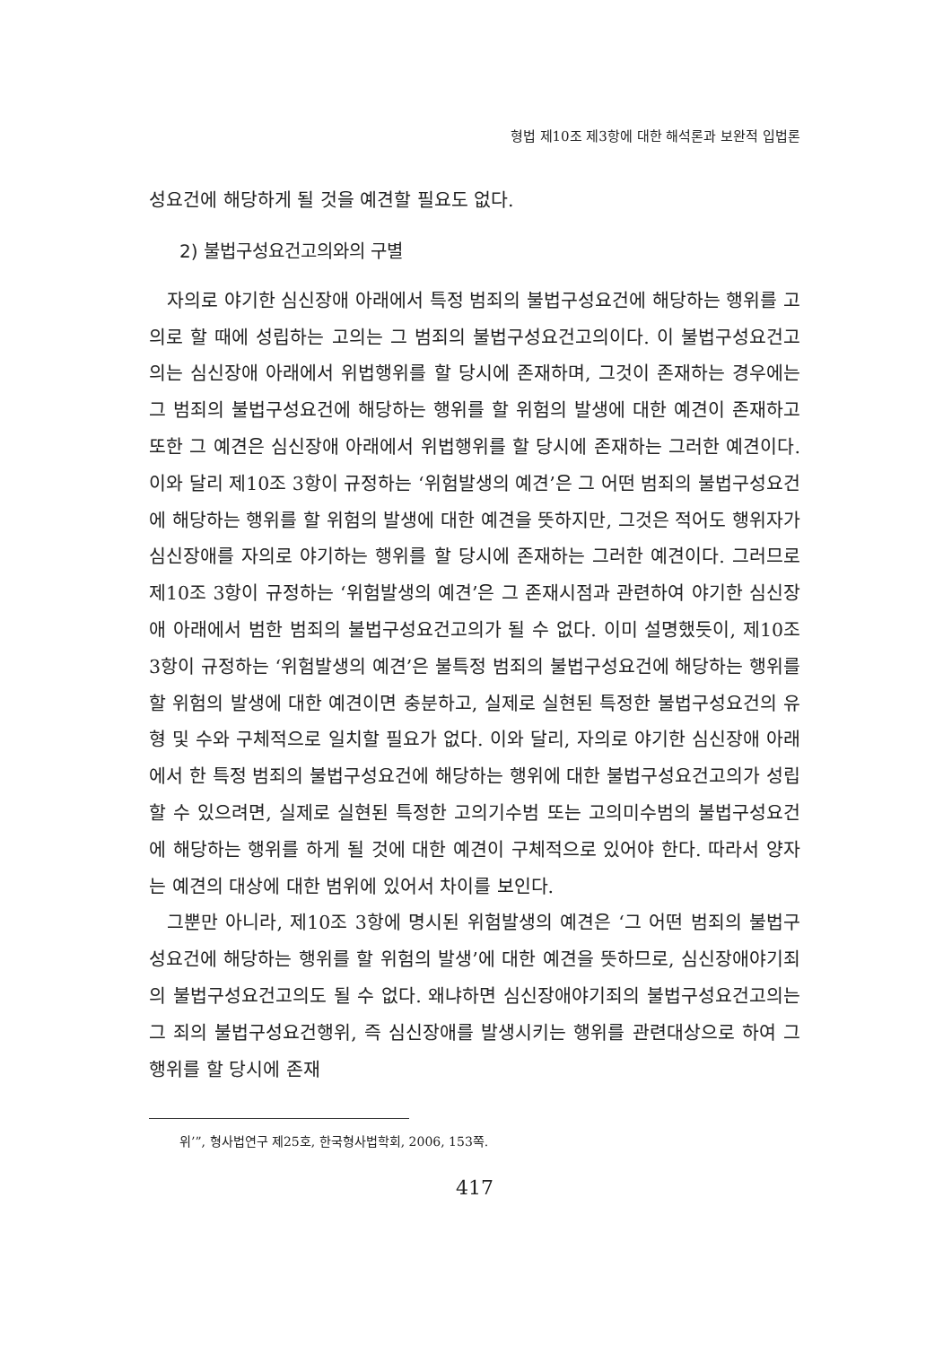형법 제10조 제3항에 대한 해석론과 보완적 입법론
성요건에 해당하게 될 것을 예견할 필요도 없다.
2) 불법구성요건고의와의 구별
자의로 야기한 심신장애 아래에서 특정 범죄의 불법구성요건에 해당하는 행위를 고의로 할 때에 성립하는 고의는 그 범죄의 불법구성요건고의이다. 이 불법구성요건고의는 심신장애 아래에서 위법행위를 할 당시에 존재하며, 그것이 존재하는 경우에는 그 범죄의 불법구성요건에 해당하는 행위를 할 위험의 발생에 대한 예견이 존재하고 또한 그 예견은 심신장애 아래에서 위법행위를 할 당시에 존재하는 그러한 예견이다. 이와 달리 제10조 3항이 규정하는 ‘위험발생의 예견’은 그 어떤 범죄의 불법구성요건에 해당하는 행위를 할 위험의 발생에 대한 예견을 뜻하지만, 그것은 적어도 행위자가 심신장애를 자의로 야기하는 행위를 할 당시에 존재하는 그러한 예견이다. 그러므로 제10조 3항이 규정하는 ‘위험발생의 예견’은 그 존재시점과 관련하여 야기한 심신장애 아래에서 범한 범죄의 불법구성요건고의가 될 수 없다. 이미 설명했듯이, 제10조 3항이 규정하는 ‘위험발생의 예견’은 불특정 범죄의 불법구성요건에 해당하는 행위를 할 위험의 발생에 대한 예견이면 충분하고, 실제로 실현된 특정한 불법구성요건의 유형 및 수와 구체적으로 일치할 필요가 없다. 이와 달리, 자의로 야기한 심신장애 아래에서 한 특정 범죄의 불법구성요건에 해당하는 행위에 대한 불법구성요건고의가 성립할 수 있으려면, 실제로 실현된 특정한 고의기수범 또는 고의미수범의 불법구성요건에 해당하는 행위를 하게 될 것에 대한 예견이 구체적으로 있어야 한다. 따라서 양자는 예견의 대상에 대한 범위에 있어서 차이를 보인다.
그뿐만 아니라, 제10조 3항에 명시된 위험발생의 예견은 ‘그 어떤 범죄의 불법구성요건에 해당하는 행위를 할 위험의 발생’에 대한 예견을 뜻하므로, 심신장애야기죄의 불법구성요건고의도 될 수 없다. 왜냐하면 심신장애야기죄의 불법구성요건고의는 그 죄의 불법구성요건행위, 즉 심신장애를 발생시키는 행위를 관련대상으로 하여 그 행위를 할 당시에 존재
위’”, 형사법연구 제25호, 한국형사법학회, 2006, 153쪽.
417